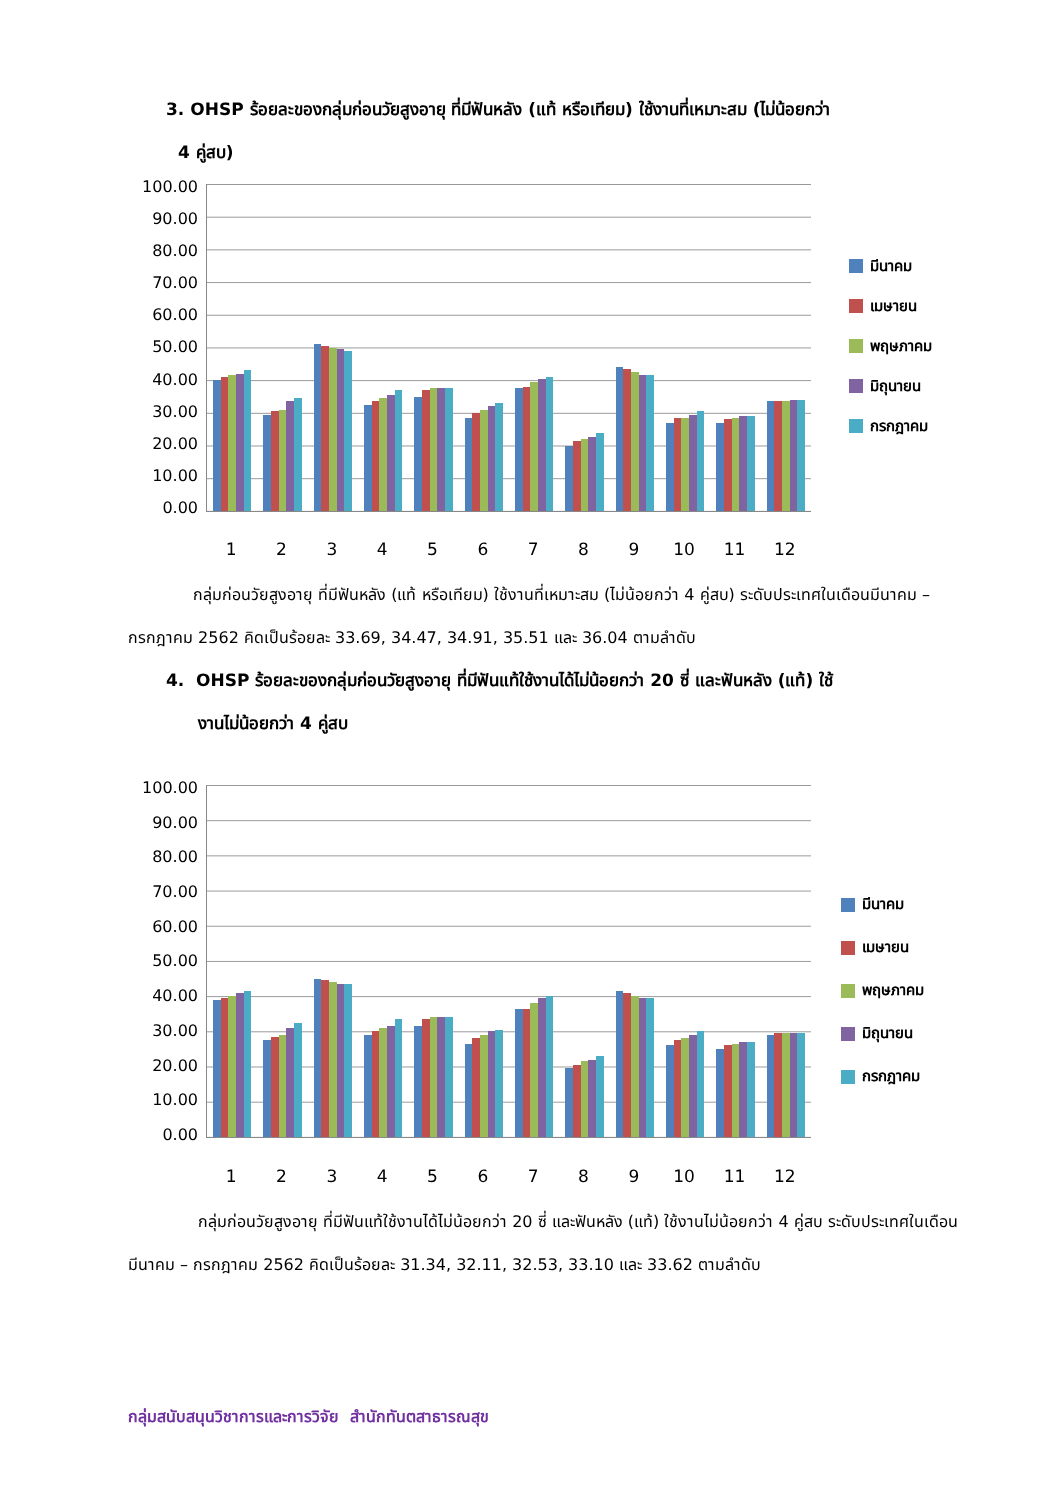3. OHSP ร้อยละของกลุ่มก่อนวัยสูงอายุ ที่มีฟันหลัง (แท้ หรือเทียม) ใช้งานที่เหมาะสม (ไม่น้อยกว่า
4 คู่สบ)
100.00
90.00
80.00
70.00
60.00
50.00
40.00
30.00
20.00
10.00
0.00
มีนาคม
เมษายน
พฤษภาคม
มิถุนายน
กรกฎาคม
1 2 3 4 5 6 7 8 9 10 11 12
กลุ่มก่อนวัยสูงอายุ ที่มีฟันหลัง (แท้ หรือเทียม) ใช้งานที่เหมาะสม (ไม่น้อยกว่า 4 คู่สบ) ระดับประเทศในเดือนมีนาคม – กรกฎาคม 2562 คิดเป็นร้อยละ 33.69, 34.47, 34.91, 35.51 และ 36.04 ตามลำดับ
4. OHSP ร้อยละของกลุ่มก่อนวัยสูงอายุ ที่มีฟันแท้ใช้งานได้ไม่น้อยกว่า 20 ซี่ และฟันหลัง (แท้) ใช้
งานไม่น้อยกว่า 4 คู่สบ
100.00
90.00
80.00
70.00
60.00
50.00
40.00
30.00
20.00
10.00
0.00
มีนาคม
เมษายน
พฤษภาคม
มิถุนายน
กรกฎาคม
1 2 3 4 5 6 7 8 9 10 11 12
กลุ่มก่อนวัยสูงอายุ ที่มีฟันแท้ใช้งานได้ไม่น้อยกว่า 20 ซี่ และฟันหลัง (แท้) ใช้งานไม่น้อยกว่า 4 คู่สบ ระดับประเทศในเดือนมีนาคม – กรกฎาคม 2562 คิดเป็นร้อยละ 31.34, 32.11, 32.53, 33.10 และ 33.62 ตามลำดับ
กลุ่มสนับสนุนวิชาการและการวิจัย สำนักทันตสาธารณสุข